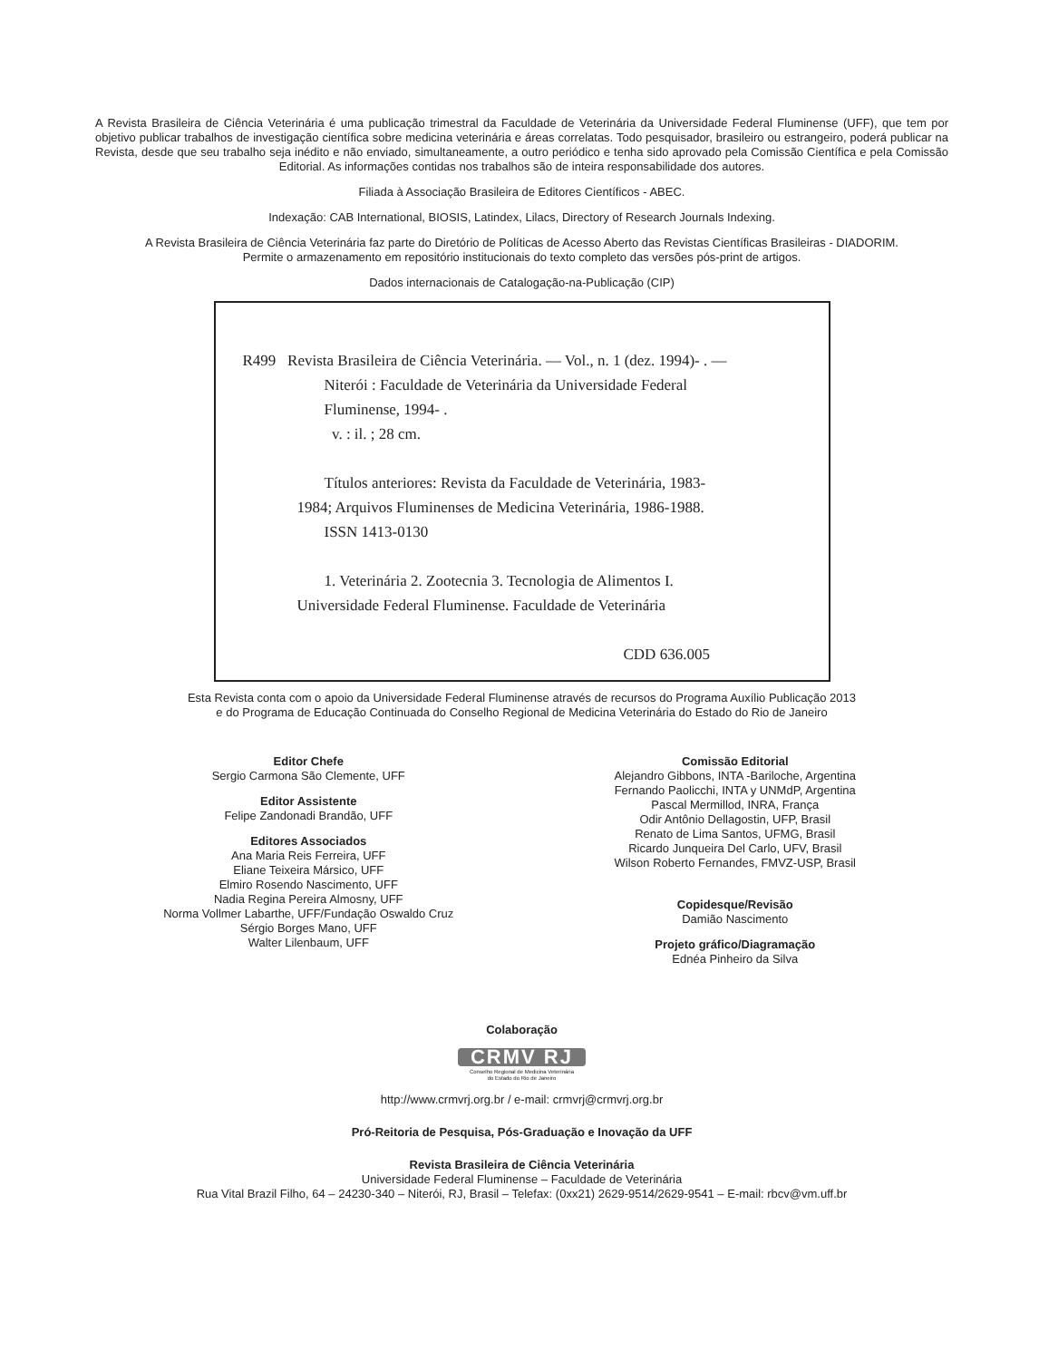A Revista Brasileira de Ciência Veterinária é uma publicação trimestral da Faculdade de Veterinária da Universidade Federal Fluminense (UFF), que tem por objetivo publicar trabalhos de investigação científica sobre medicina veterinária e áreas correlatas. Todo pesquisador, brasileiro ou estrangeiro, poderá publicar na Revista, desde que seu trabalho seja inédito e não enviado, simultaneamente, a outro periódico e tenha sido aprovado pela Comissão Científica e pela Comissão Editorial. As informações contidas nos trabalhos são de inteira responsabilidade dos autores.
Filiada à Associação Brasileira de Editores Científicos - ABEC.
Indexação: CAB International, BIOSIS, Latindex, Lilacs, Directory of Research Journals Indexing.
A Revista Brasileira de Ciência Veterinária faz parte do Diretório de Políticas de Acesso Aberto das Revistas Científicas Brasileiras - DIADORIM.
Permite o armazenamento em repositório institucionais do texto completo das versões pós-print de artigos.
Dados internacionais de Catalogação-na-Publicação (CIP)
R499 Revista Brasileira de Ciência Veterinária. — Vol., n. 1 (dez. 1994)- . —
Niterói : Faculdade de Veterinária da Universidade Federal
Fluminense, 1994- .
v. : il. ; 28 cm.
Títulos anteriores: Revista da Faculdade de Veterinária, 1983-
1984; Arquivos Fluminenses de Medicina Veterinária, 1986-1988.
ISSN 1413-0130
1. Veterinária 2. Zootecnia 3. Tecnologia de Alimentos I.
Universidade Federal Fluminense. Faculdade de Veterinária
CDD 636.005
Esta Revista conta com o apoio da Universidade Federal Fluminense através de recursos do Programa Auxílio Publicação 2013
e do Programa de Educação Continuada do Conselho Regional de Medicina Veterinária do Estado do Rio de Janeiro
Editor Chefe
Sergio Carmona São Clemente, UFF
Editor Assistente
Felipe Zandonadi Brandão, UFF
Editores Associados
Ana Maria Reis Ferreira, UFF
Eliane Teixeira Mársico, UFF
Elmiro Rosendo Nascimento, UFF
Nadia Regina Pereira Almosny, UFF
Norma Vollmer Labarthe, UFF/Fundação Oswaldo Cruz
Sérgio Borges Mano, UFF
Walter Lilenbaum, UFF
Comissão Editorial
Alejandro Gibbons, INTA -Bariloche, Argentina
Fernando Paolicchi, INTA y UNMdP, Argentina
Pascal Mermillod, INRA, França
Odir Antônio Dellagostin, UFP, Brasil
Renato de Lima Santos, UFMG, Brasil
Ricardo Junqueira Del Carlo, UFV, Brasil
Wilson Roberto Fernandes, FMVZ-USP, Brasil
Copidesque/Revisão
Damião Nascimento
Projeto gráfico/Diagramação
Ednéa Pinheiro da Silva
Colaboração
CRMV RJ
Conselho Regional de Medicina Veterinária
do Estado do Rio de Janeiro
http://www.crmvrj.org.br / e-mail: crmvrj@crmvrj.org.br
Pró-Reitoria de Pesquisa, Pós-Graduação e Inovação da UFF
Revista Brasileira de Ciência Veterinária
Universidade Federal Fluminense – Faculdade de Veterinária
Rua Vital Brazil Filho, 64 – 24230-340 – Niterói, RJ, Brasil – Telefax: (0xx21) 2629-9514/2629-9541 – E-mail: rbcv@vm.uff.br